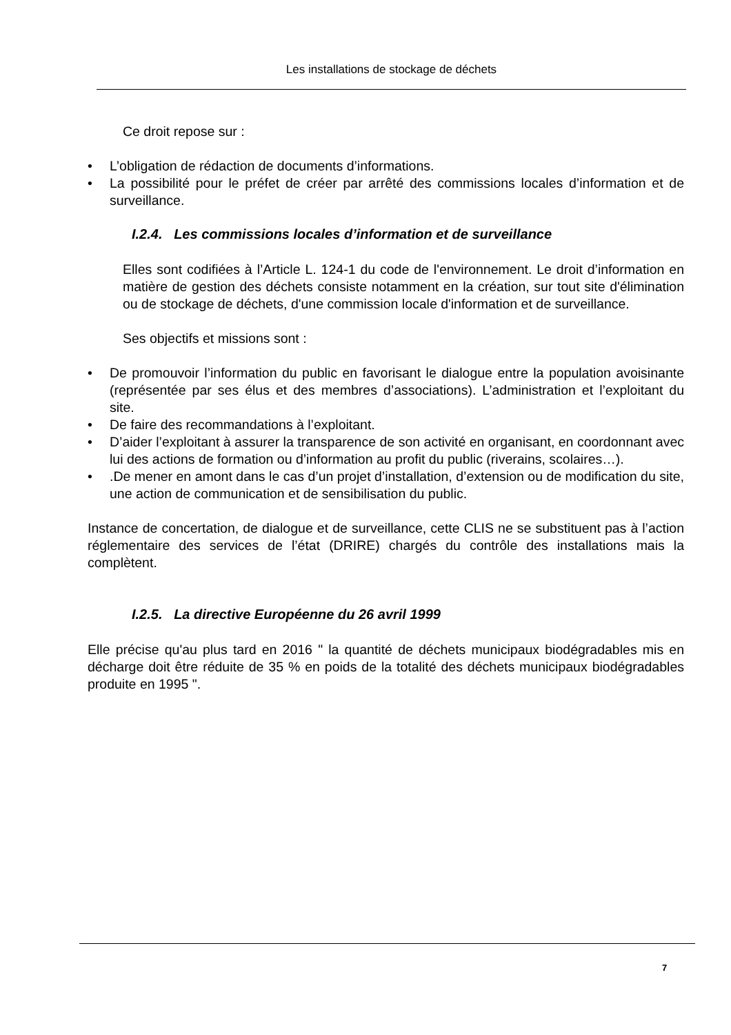Les installations de stockage de déchets
Ce droit repose sur :
• L’obligation de rédaction de documents d’informations.
• La possibilité pour le préfet de créer par arrêté des commissions locales d’information et de surveillance.
I.2.4. Les commissions locales d’information et de surveillance
Elles sont codifiées à l’Article L. 124-1 du code de l'environnement. Le droit d’information en matière de gestion des déchets consiste notamment en la création, sur tout site d'élimination ou de stockage de déchets, d'une commission locale d'information et de surveillance.
Ses objectifs et missions sont :
• De promouvoir l’information du public en favorisant le dialogue entre la population avoisinante (représentée par ses élus et des membres d’associations). L’administration et l’exploitant du site.
• De faire des recommandations à l’exploitant.
• D’aider l’exploitant à assurer la transparence de son activité en organisant, en coordonnant avec lui des actions de formation ou d’information au profit du public (riverains, scolaires…).
•.De mener en amont dans le cas d’un projet d’installation, d’extension ou de modification du site, une action de communication et de sensibilisation du public.
Instance de concertation, de dialogue et de surveillance, cette CLIS ne se substituent pas à l’action réglementaire des services de l’état (DRIRE) chargés du contrôle des installations mais la complètent.
I.2.5. La directive Européenne du 26 avril 1999
Elle précise qu'au plus tard en 2016 " la quantité de déchets municipaux biodégradables mis en décharge doit être réduite de 35 % en poids de la totalité des déchets municipaux biodégradables produite en 1995 ".
7